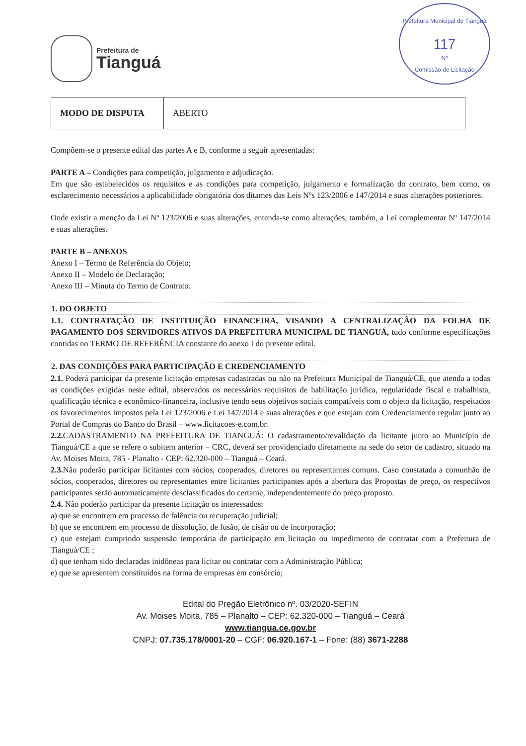Prefeitura de
Tianguá
Prefeitura Municipal de Tianguá
117
Nº
Comissão de Licitação
| MODO DE DISPUTA | ABERTO |
Compõem-se o presente edital das partes A e B, conforme a seguir apresentadas:
PARTE A – Condições para competição, julgamento e adjudicação.
Em que são estabelecidos os requisitos e as condições para competição, julgamento e formalização do contrato, bem como, os esclarecimento necessários a aplicabilidade obrigatória dos ditames das Leis Nºs 123/2006 e 147/2014 e suas alterações posteriores.
Onde existir a menção da Lei Nº 123/2006 e suas alterações, entenda-se como alterações, também, a Lei complementar Nº 147/2014 e suas alterações.
PARTE B – ANEXOS
Anexo I – Termo de Referência do Objeto;
Anexo II – Modelo de Declaração;
Anexo III – Minuta do Termo de Contrato.
1. DO OBJETO
1.1. CONTRATAÇÃO DE INSTITUIÇÃO FINANCEIRA, VISANDO A CENTRALIZAÇÃO DA FOLHA DE PAGAMENTO DOS SERVIDORES ATIVOS DA PREFEITURA MUNICIPAL DE TIANGUÁ, tudo conforme especificações contidas no TERMO DE REFERÊNCIA constante do anexo I do presente edital.
2. DAS CONDIÇÕES PARA PARTICIPAÇÃO E CREDENCIAMENTO
2.1. Poderá participar da presente licitação empresas cadastradas ou não na Prefeitura Municipal de Tianguá/CE, que atenda a todas as condições exigidas neste edital, observados os necessários requisitos de habilitação jurídica, regularidade fiscal e trabalhista, qualificação técnica e econômico-financeira, inclusive tendo seus objetivos sociais compatíveis com o objeto da licitação, respeitados os favorecimentos impostos pela Lei 123/2006 e Lei 147/2014 e suas alterações e que estejam com Credenciamento regular junto ao Portal de Compras do Banco do Brasil – www.licitacoes-e.com.br.
2.2. CADASTRAMENTO NA PREFEITURA DE TIANGUÁ: O cadastramento/revalidação da licitante junto ao Município de Tianguá/CE a que se refere o subitem anterior – CRC, deverá ser providenciado diretamente na sede do setor de cadastro, situado na Av. Moises Moita, 785 - Planalto - CEP: 62.320-000 – Tianguá – Ceará.
2.3. Não poderão participar licitantes com sócios, cooperados, diretores ou representantes comuns. Caso constatada a comunhão de sócios, cooperados, diretores ou representantes entre licitantes participantes após a abertura das Propostas de preço, os respectivos participantes serão automaticamente desclassificados do certame, independentemente do preço proposto.
2.4. Não poderão participar da presente licitação os interessados:
a) que se encontrem em processo de falência ou recuperação judicial;
b) que se encontrem em processo de dissolução, de fusão, de cisão ou de incorporação;
c) que estejam cumprindo suspensão temporária de participação em licitação ou impedimento de contratar com a Prefeitura de Tianguá/CE ;
d) que tenham sido declaradas inidôneas para licitar ou contratar com a Administração Pública;
e) que se apresentem constituídos na forma de empresas em consórcio;
Edital do Pregão Eletrônico nº. 03/2020-SEFIN
Av. Moises Moita, 785 – Planalto – CEP: 62.320-000 – Tianguá – Ceará
www.tiangua.ce.gov.br
CNPJ: 07.735.178/0001-20 – CGF: 06.920.167-1 – Fone: (88) 3671-2288